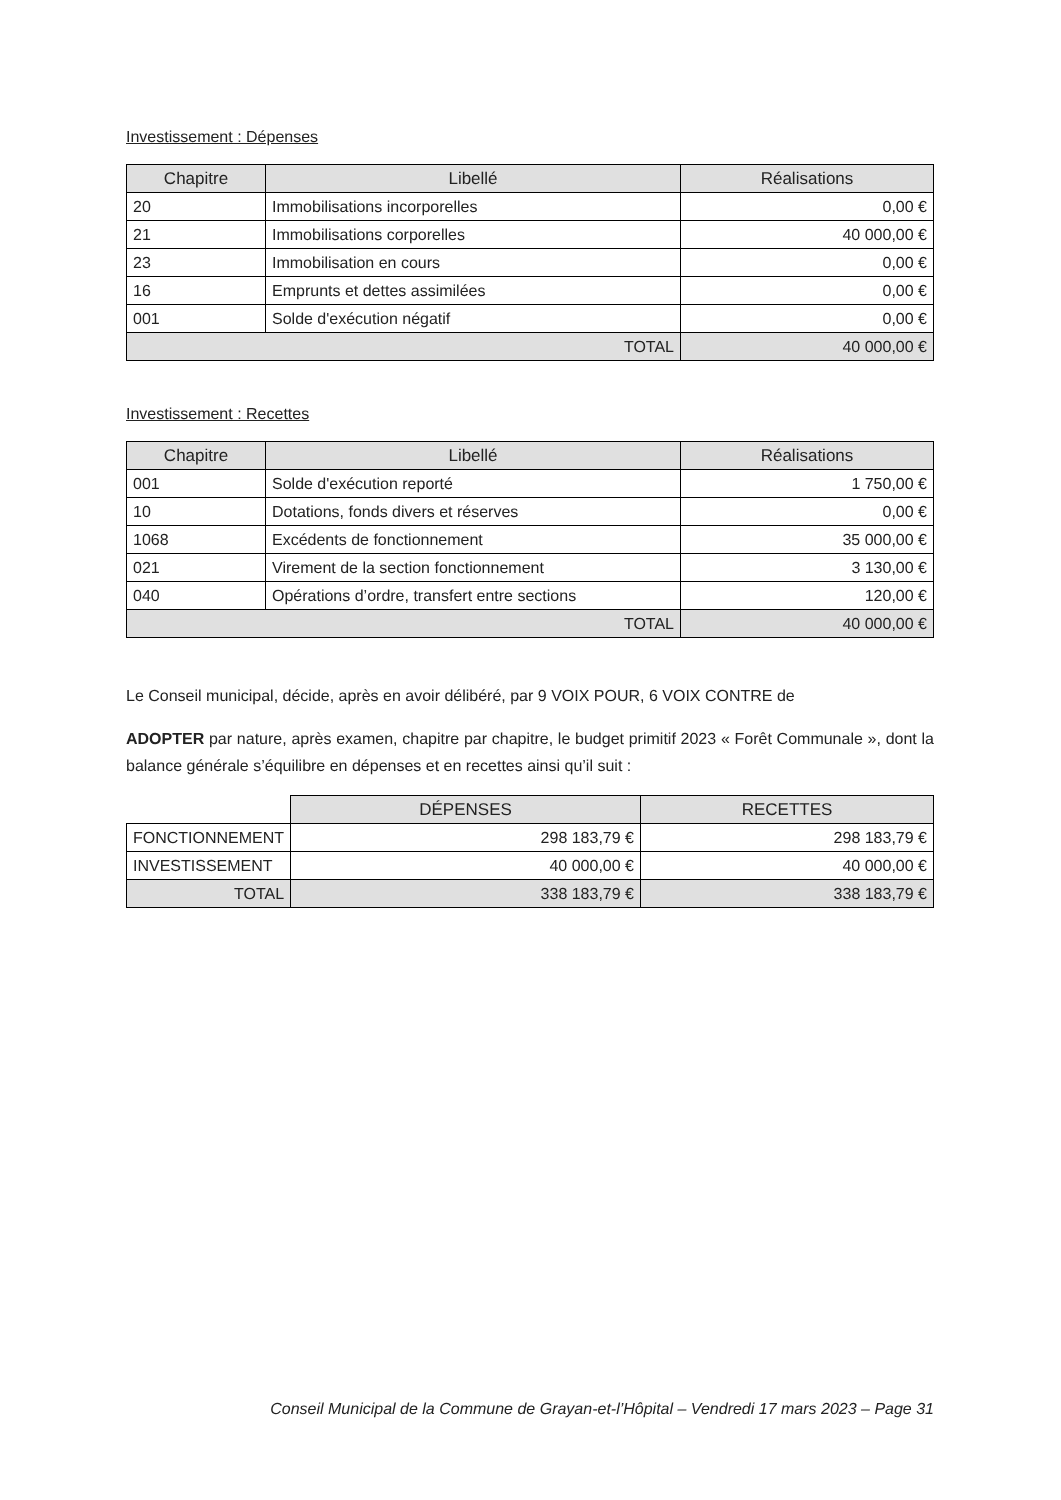Investissement : Dépenses
| Chapitre | Libellé | Réalisations |
| --- | --- | --- |
| 20 | Immobilisations incorporelles | 0,00 € |
| 21 | Immobilisations corporelles | 40 000,00 € |
| 23 | Immobilisation en cours | 0,00 € |
| 16 | Emprunts et dettes assimilées | 0,00 € |
| 001 | Solde d'exécution négatif | 0,00 € |
| TOTAL | | 40 000,00 € |
Investissement : Recettes
| Chapitre | Libellé | Réalisations |
| --- | --- | --- |
| 001 | Solde d'exécution reporté | 1 750,00 € |
| 10 | Dotations, fonds divers et réserves | 0,00 € |
| 1068 | Excédents de fonctionnement | 35 000,00 € |
| 021 | Virement de la section fonctionnement | 3 130,00 € |
| 040 | Opérations d’ordre, transfert entre sections | 120,00 € |
| TOTAL | | 40 000,00 € |
Le Conseil municipal, décide, après en avoir délibéré, par 9 VOIX POUR, 6 VOIX CONTRE de
ADOPTER par nature, après examen, chapitre par chapitre, le budget primitif 2023 « Forêt Communale », dont la balance générale s’équilibre en dépenses et en recettes ainsi qu’il suit :
| | DÉPENSES | RECETTES |
| --- | --- | --- |
| FONCTIONNEMENT | 298 183,79 € | 298 183,79 € |
| INVESTISSEMENT | 40 000,00 € | 40 000,00 € |
| TOTAL | 338 183,79 € | 338 183,79 € |
Conseil Municipal de la Commune de Grayan-et-l’Hôpital – Vendredi 17 mars 2023 – Page 31